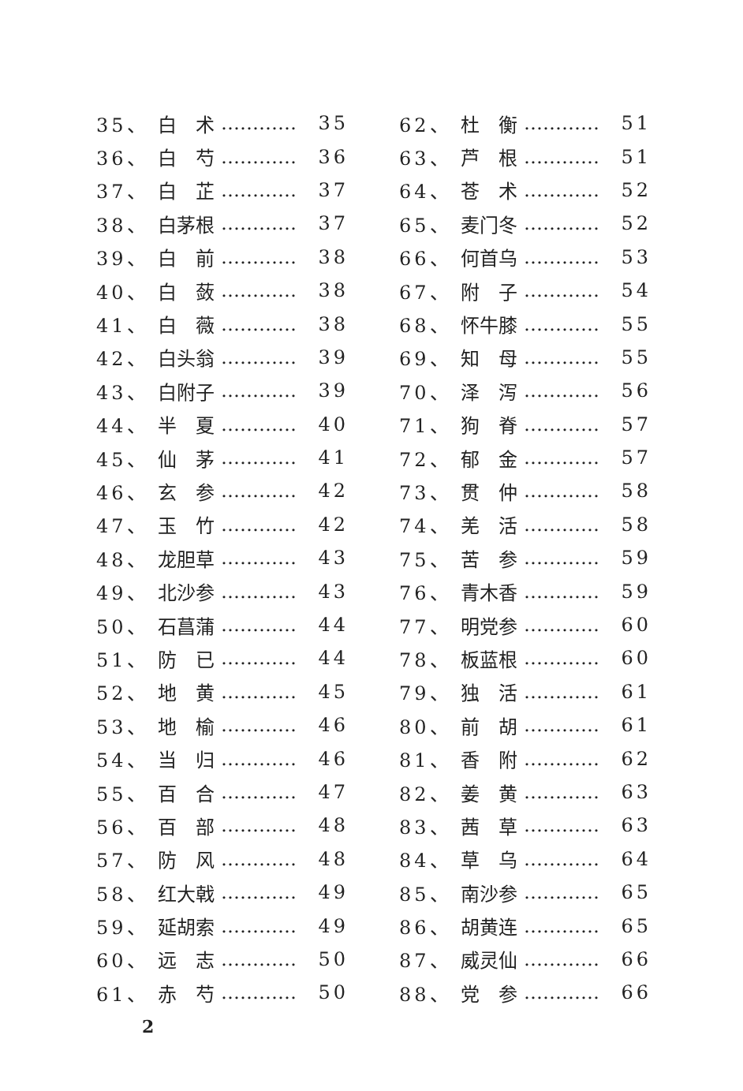35、 白　术 ………… 35
36、 白　芍 ………… 36
37、 白　芷 ………… 37
38、 白茅根 ………… 37
39、 白　前 ………… 38
40、 白　蔹 ………… 38
41、 白　薇 ………… 38
42、 白头翁 ………… 39
43、 白附子 ………… 39
44、 半　夏 ………… 40
45、 仙　茅 ………… 41
46、 玄　参 ………… 42
47、 玉　竹 ………… 42
48、 龙胆草 ………… 43
49、 北沙参 ………… 43
50、 石菖蒲 ………… 44
51、 防　已 ………… 44
52、 地　黄 ………… 45
53、 地　榆 ………… 46
54、 当　归 ………… 46
55、 百　合 ………… 47
56、 百　部 ………… 48
57、 防　风 ………… 48
58、 红大戟 ………… 49
59、 延胡索 ………… 49
60、 远　志 ………… 50
61、 赤　芍 ………… 50
62、 杜　衡 ………… 51
63、 芦　根 ………… 51
64、 苍　术 ………… 52
65、 麦门冬 ………… 52
66、 何首乌 ………… 53
67、 附　子 ………… 54
68、 怀牛膝 ………… 55
69、 知　母 ………… 55
70、 泽　泻 ………… 56
71、 狗　脊 ………… 57
72、 郁　金 ………… 57
73、 贯　仲 ………… 58
74、 羌　活 ………… 58
75、 苦　参 ………… 59
76、 青木香 ………… 59
77、 明党参 ………… 60
78、 板蓝根 ………… 60
79、 独　活 ………… 61
80、 前　胡 ………… 61
81、 香　附 ………… 62
82、 姜　黄 ………… 63
83、 茜　草 ………… 63
84、 草　乌 ………… 64
85、 南沙参 ………… 65
86、 胡黄连 ………… 65
87、 威灵仙 ………… 66
88、 党　参 ………… 66
2